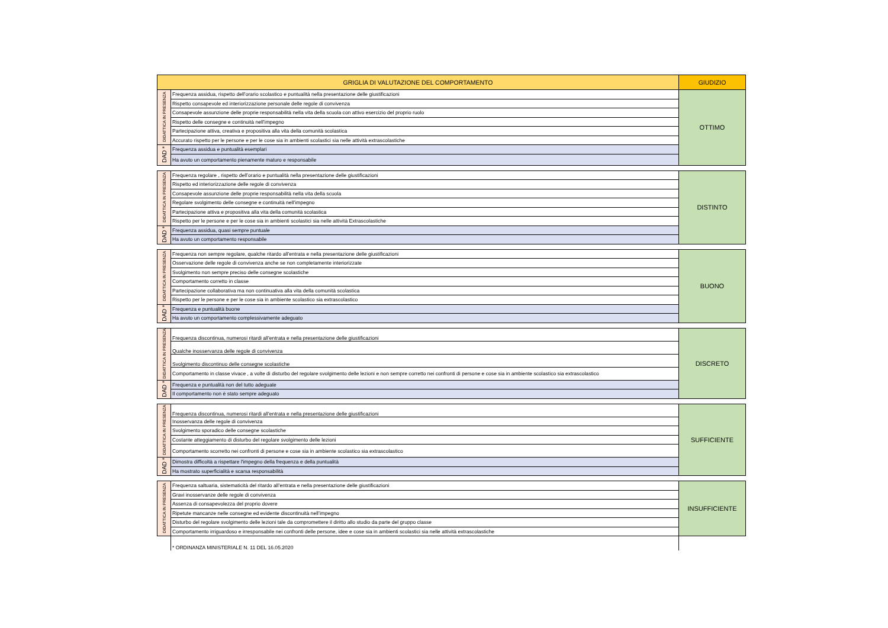| GRIGLIA DI VALUTAZIONE DEL COMPORTAMENTO | | GIUDIZIO |
| --- | --- | --- |
| DIDATTICA IN PRESENZA | Frequenza assidua, rispetto dell’orario scolastico e puntualità nella presentazione delle giustificazioni | OTTIMO |
| | Rispetto consapevole ed interiorizzazione personale delle regole di convivenza | |
| | Consapevole assunzione delle proprie responsabilità nella vita della scuola con attivo esercizio del proprio ruolo | |
| | Rispetto delle consegne e continuità nell’impegno | |
| | Partecipazione attiva, creativa e propositiva alla vita della comunità scolastica | |
| | Accurato rispetto per le persone e per le cose sia in ambienti scolastici sia nelle attività extrascolastiche | |
| DAD * | Frequenza assidua e puntualità esemplari | |
| | Ha avuto un comportamento pienamente maturo e responsabile | |
| DIDATTICA IN PRESENZA | Frequenza regolare , rispetto dell’orario e puntualità nella presentazione delle giustificazioni | DISTINTO |
| | Rispetto ed interiorizzazione delle regole di convivenza | |
| | Consapevole assunzione delle proprie responsabilità nella vita della scuola | |
| | Regolare svolgimento delle consegne e continuità nell’impegno | |
| | Partecipazione attiva e propositiva alla vita della comunità scolastica | |
| | Rispetto per le persone e per le cose sia in ambienti scolastici sia nelle attività Extrascolastiche | |
| DAD * | Frequenza assidua, quasi sempre puntuale | |
| | Ha avuto un comportamento responsabile | |
| DIDATTICA IN PRESENZA | Frequenza non sempre regolare, qualche ritardo all’entrata e nella presentazione delle giustificazioni | BUONO |
| | Osservazione delle regole di convivenza anche se non completamente interiorizzate | |
| | Svolgimento non sempre preciso delle consegne scolastiche | |
| | Comportamento corretto in classe | |
| | Partecipazione collaborativa ma non continuativa alla vita della comunità scolastica | |
| | Rispetto per le persone e per le cose sia in ambiente scolastico sia extrascolastico | |
| DAD * | Frequenza e puntualità buone | |
| | Ha avuto un comportamento complessivamente adeguato | |
| DIDATTICA IN PRESENZA | Frequenza discontinua, numerosi ritardi all’entrata e nella presentazione delle giustificazioni | DISCRETO |
| | Qualche inosservanza delle regole di convivenza | |
| | Svolgimento discontinuo delle consegne scolastiche | |
| | Comportamento in classe vivace , a volte di disturbo del regolare svolgimento delle lezioni e non sempre corretto nei confronti di persone e cose sia in ambiente scolastico sia extrascolastico | |
| DAD * | Frequenza e puntualità non del tutto adeguate | |
| | Il comportamento non è stato sempre adeguato | |
| DIDATTICA IN PRESENZA | Frequenza discontinua, numerosi ritardi all’entrata e nella presentazione delle giustificazioni | SUFFICIENTE |
| | Inosservanza delle regole di convivenza | |
| | Svolgimento sporadico delle consegne scolastiche | |
| | Costante atteggiamento di disturbo del regolare svolgimento delle lezioni | |
| | Comportamento scorretto nei confronti di persone e cose sia in ambiente scolastico sia extrascolastico | |
| DAD * | Dimostra difficoltà a rispettare l'impegno della frequenza e della puntualità | |
| | Ha mostrato superficialità e scarsa responsabilità | |
| DIDATTICA IN PRESENZA | Frequenza saltuaria, sistematicità del ritardo all’entrata e nella presentazione delle giustificazioni | INSUFFICIENTE |
| | Gravi inosservanze delle regole di convivenza | |
| | Assenza di consapevolezza del proprio dovere | |
| | Ripetute mancanze nelle consegne ed evidente discontinuità nell’impegno | |
| | Disturbo del regolare svolgimento delle lezioni tale da compromettere il diritto allo studio da parte del gruppo classe | |
| | Comportamento irriguardoso e irresponsabile nei confronti delle persone, idee e cose sia in ambienti scolastici sia nelle attività extrascolastiche | |
| | * ORDINANZA MINISTERIALE N. 11 DEL 16.05.2020 | |